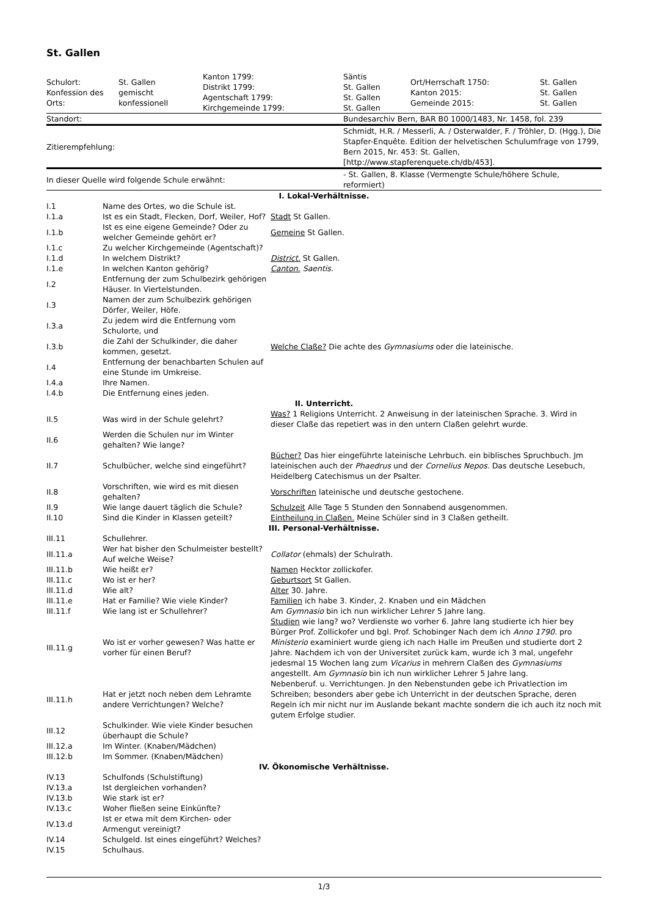St. Gallen
| Schulort: Konfession des Orts: | St. Gallen gemischt konfessionell | Kanton 1799: Distrikt 1799: Agentschaft 1799: Kirchgemeinde 1799: | Säntis St. Gallen St. Gallen St. Gallen | Ort/Herrschaft 1750: Kanton 2015: Gemeinde 2015: | St. Gallen St. Gallen St. Gallen |
| Standort: | | | Bundesarchiv Bern, BAR B0 1000/1483, Nr. 1458, fol. 239 | | |
| Zitierempfehlung: | | | Schmidt, H.R. / Messerli, A. / Osterwalder, F. / Tröhler, D. (Hgg.), Die Stapfer-Enquête. Edition der helvetischen Schulumfrage von 1799, Bern 2015, Nr. 453: St. Gallen, [http://www.stapferenquete.ch/db/453]. | | |
| In dieser Quelle wird folgende Schule erwähnt: | | | - St. Gallen, 8. Klasse (Vermengte Schule/höhere Schule, reformiert) | | |
| I. Lokal-Verhältnisse. | | |
| I.1 | Name des Ortes, wo die Schule ist. | |
| I.1.a | Ist es ein Stadt, Flecken, Dorf, Weiler, Hof? | Stadt St Gallen. |
| I.1.b | Ist es eine eigene Gemeinde? Oder zu welcher Gemeinde gehört er? | Gemeine St Gallen. |
| I.1.c | Zu welcher Kirchgemeinde (Agentschaft)? | |
| I.1.d | In welchem Distrikt? | District. St Gallen. |
| I.1.e | In welchen Kanton gehörig? | Canton. Saentis. |
| I.2 | Entfernung der zum Schulbezirk gehörigen Häuser. In Viertelstunden. | |
| I.3 | Namen der zum Schulbezirk gehörigen Dörfer, Weiler, Höfe. | |
| I.3.a | Zu jedem wird die Entfernung vom Schulorte, und | |
| I.3.b | die Zahl der Schulkinder, die daher kommen, gesetzt. | Welche Claße? Die achte des Gymnasiums oder die lateinische. |
| I.4 | Entfernung der benachbarten Schulen auf eine Stunde im Umkreise. | |
| I.4.a | Ihre Namen. | |
| I.4.b | Die Entfernung eines jeden. | |
| II. Unterricht. | | |
| II.5 | Was wird in der Schule gelehrt? | Was? 1 Religions Unterricht. 2 Anweisung in der lateinischen Sprache. 3. Wird in dieser Claße das repetiert was in den untern Claßen gelehrt wurde. |
| II.6 | Werden die Schulen nur im Winter gehalten? Wie lange? | |
| II.7 | Schulbücher, welche sind eingeführt? | Bücher? Das hier eingeführte lateinische Lehrbuch. ein biblisches Spruchbuch. Jm lateinischen auch der Phaedrus und der Cornelius Nepos. Das deutsche Lesebuch, Heidelberg Catechismus un der Psalter. |
| II.8 | Vorschriften, wie wird es mit diesen gehalten? | Vorschriften lateinische und deutsche gestochene. |
| II.9 | Wie lange dauert täglich die Schule? | Schulzeit Alle Tage 5 Stunden den Sonnabend ausgenommen. |
| II.10 | Sind die Kinder in Klassen geteilt? | Eintheilung in Claßen. Meine Schüler sind in 3 Claßen getheilt. |
| III. Personal-Verhältnisse. | | |
| III.11 | Schullehrer. | |
| III.11.a | Wer hat bisher den Schulmeister bestellt? Auf welche Weise? | Collator (ehmals) der Schulrath. |
| III.11.b | Wie heißt er? | Namen Hecktor zollickofer. |
| III.11.c | Wo ist er her? | Geburtsort St Gallen. |
| III.11.d | Wie alt? | Alter 30. Jahre. |
| III.11.e | Hat er Familie? Wie viele Kinder? | Familien ich habe 3. Kinder, 2. Knaben und ein Mädchen |
| III.11.f | Wie lang ist er Schullehrer? | Am Gymnasio bin ich nun wirklicher Lehrer 5 Jahre lang. |
| III.11.g | Wo ist er vorher gewesen? Was hatte er vorher für einen Beruf? | Studien wie lang? wo? Verdienste wo vorher 6. Jahre lang studierte ich hier bey Bürger Prof. Zollickofer und bgl. Prof. Schobinger Nach dem ich Anno 1790. pro Ministerio examiniert wurde gieng ich nach Halle im Preußen und studierte dort 2 Jahre. Nachdem ich von der Universitet zurück kam, wurde ich 3 mal, ungefehr jedesmal 15 Wochen lang zum Vicarius in mehrern Claßen des Gymnasiums angestellt. Am Gymnasio bin ich nun wirklicher Lehrer 5 Jahre lang. |
| III.11.h | Hat er jetzt noch neben dem Lehramte andere Verrichtungen? Welche? | Nebenberuf. u. Verrichtungen. Jn den Nebenstunden gebe ich Privatlection im Schreiben; besonders aber gebe ich Unterricht in der deutschen Sprache, deren Regeln ich mir nicht nur im Auslande bekant machte sondern die ich auch itz noch mit gutem Erfolge studier. |
| III.12 | Schulkinder. Wie viele Kinder besuchen überhaupt die Schule? | |
| III.12.a | Im Winter. (Knaben/Mädchen) | |
| III.12.b | Im Sommer. (Knaben/Mädchen) | |
| IV. Ökonomische Verhältnisse. | | |
| IV.13 | Schulfonds (Schulstiftung) | |
| IV.13.a | Ist dergleichen vorhanden? | |
| IV.13.b | Wie stark ist er? | |
| IV.13.c | Woher fließen seine Einkünfte? | |
| IV.13.d | Ist er etwa mit dem Kirchen- oder Armengut vereinigt? | |
| IV.14 | Schulgeld. Ist eines eingeführt? Welches? | |
| IV.15 | Schulhaus. | |
1/3